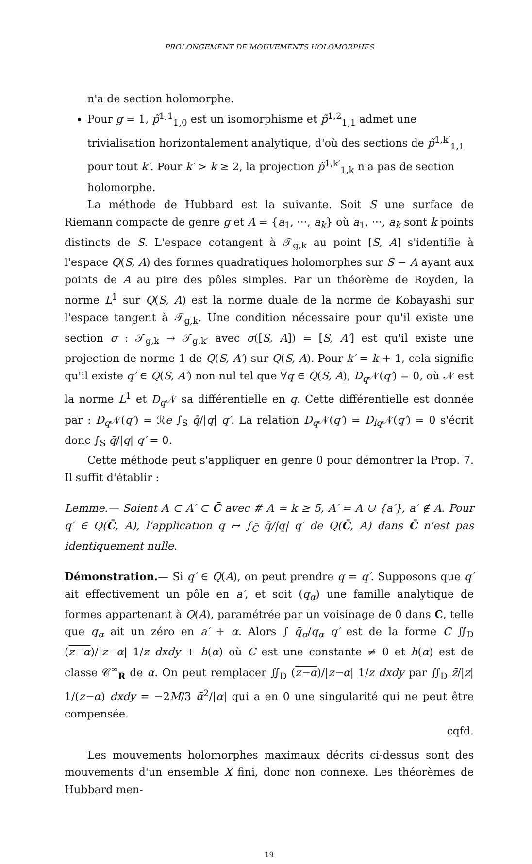PROLONGEMENT DE MOUVEMENTS HOLOMORPHES
n'a de section holomorphe.
Pour g = 1, p̃<sup>1,1</sup><sub>1,0</sub> est un isomorphisme et p̃<sup>1,2</sup><sub>1,1</sub> admet une trivialisation horizontalement analytique, d'où des sections de p̃<sup>1,k′</sup><sub>1,1</sub> pour tout k′. Pour k′ > k ≥ 2, la projection p̃<sup>1,k′</sup><sub>1,k</sub> n'a pas de section holomorphe.
La méthode de Hubbard est la suivante. Soit S une surface de Riemann compacte de genre g et A = {a<sub>1</sub>, ···, a<sub>k</sub>} où a<sub>1</sub>, ···, a<sub>k</sub> sont k points distincts de S. L'espace cotangent à 𝒯<sub>g,k</sub> au point [S, A] s'identifie à l'espace Q(S, A) des formes quadratiques holomorphes sur S − A ayant aux points de A au pire des pôles simples. Par un théorème de Royden, la norme L<sup>1</sup> sur Q(S, A) est la norme duale de la norme de Kobayashi sur l'espace tangent à 𝒯<sub>g,k</sub>. Une condition nécessaire pour qu'il existe une section σ : 𝒯<sub>g,k</sub> → 𝒯<sub>g,k′</sub> avec σ([S, A]) = [S, A′] est qu'il existe une projection de norme 1 de Q(S, A′) sur Q(S, A). Pour k′ = k + 1, cela signifie qu'il existe q′ ∈ Q(S, A′) non nul tel que ∀q ∈ Q(S, A), D<sub>q</sub> 𝒩(q′) = 0, où 𝒩 est la norme L<sup>1</sup> et D<sub>q</sub> 𝒩 sa différentielle en q. Cette différentielle est donnée par : D<sub>q</sub> 𝒩(q′) = ℛe ∫<sub>S</sub> q̄/|q| q′. La relation D<sub>q</sub> 𝒩(q′) = D<sub>iq</sub> 𝒩(q′) = 0 s'écrit donc ∫<sub>S</sub> q̄/|q| q′ = 0.
Cette méthode peut s'appliquer en genre 0 pour démontrer la Prop. 7. Il suffit d'établir :
Lemme.— Soient A ⊂ A′ ⊂ C̄ avec # A = k ≥ 5, A′ = A ∪ {a′}, a′ ∉ A. Pour q′ ∈ Q(C̄, A), l'application q ↦ ∫<sub>C̄</sub> q̄/|q| q′ de Q(C̄, A) dans C̄ n'est pas identiquement nulle.
Démonstration.— Si q′ ∈ Q(A), on peut prendre q = q′. Supposons que q′ ait effectivement un pôle en a′, et soit (q<sub>α</sub>) une famille analytique de formes appartenant à Q(A), paramétrée par un voisinage de 0 dans C, telle que q<sub>α</sub> ait un zéro en a′ + α. Alors ∫ q̄<sub>α</sub>/q<sub>α</sub> q′ est de la forme C ∬<sub>D</sub> (z−α)/|z−α| 1/z dxdy + h(α) où C est une constante ≠ 0 et h(α) est de classe 𝒞<sup>∞</sup><sub>R</sub> de α. On peut remplacer ∬<sub>D</sub> (z−α)/|z−α| 1/z dxdy par ∬<sub>D</sub> z̄/|z| 1/(z−α) dxdy = −2M/3 ᾱ<sup>2</sup>/|α| qui a en 0 une singularité qui ne peut être compensée.
cqfd.
Les mouvements holomorphes maximaux décrits ci-dessus sont des mouvements d'un ensemble X fini, donc non connexe. Les théorèmes de Hubbard men-
19